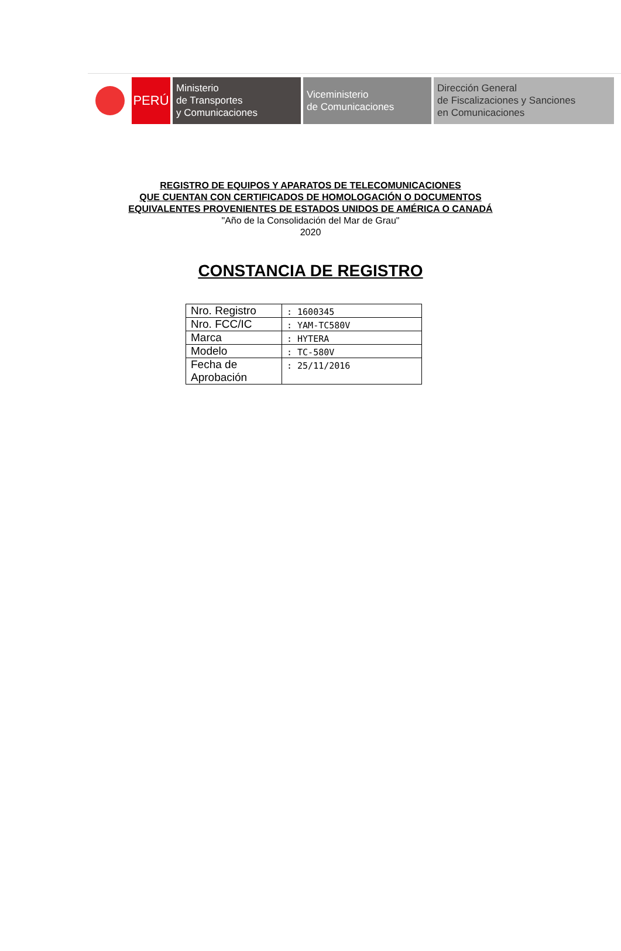PERÚ
Ministerio
de Transportes
y Comunicaciones
Viceministerio
de Comunicaciones
Dirección General
de Fiscalizaciones y Sanciones
en Comunicaciones
REGISTRO DE EQUIPOS Y APARATOS DE TELECOMUNICACIONES
QUE CUENTAN CON CERTIFICADOS DE HOMOLOGACIÓN O DOCUMENTOS
EQUIVALENTES PROVENIENTES DE ESTADOS UNIDOS DE AMÉRICA O CANADÁ
"Año de la Consolidación del Mar de Grau"
2020
CONSTANCIA DE REGISTRO
| Nro. Registro | : 1600345 |
| Nro. FCC/IC | : YAM-TC580V |
| Marca | : HYTERA |
| Modelo | : TC-580V |
| Fecha de Aprobación | : 25/11/2016 |